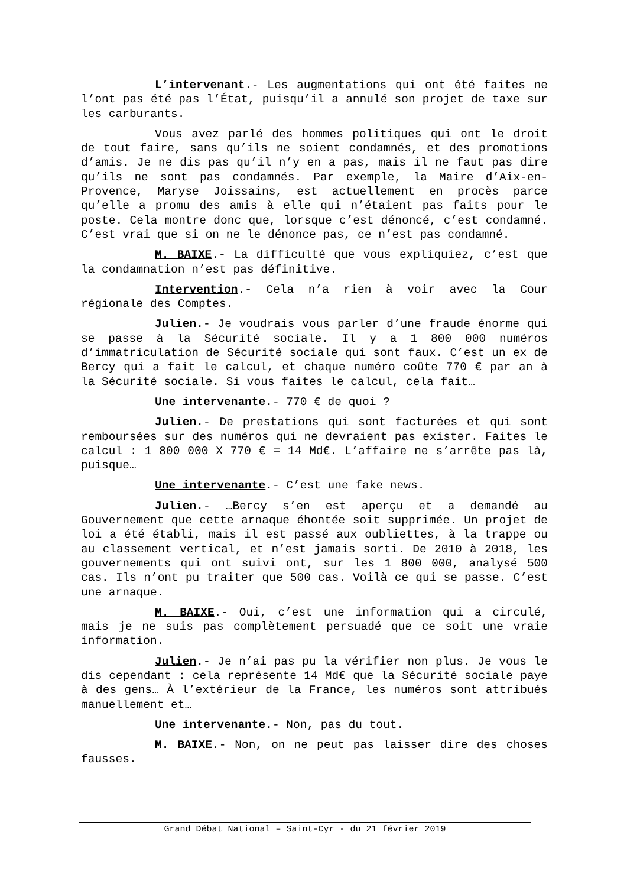L’intervenant.- Les augmentations qui ont été faites ne l’ont pas été pas l’État, puisqu’il a annulé son projet de taxe sur les carburants.
Vous avez parlé des hommes politiques qui ont le droit de tout faire, sans qu’ils ne soient condamnés, et des promotions d’amis. Je ne dis pas qu’il n’y en a pas, mais il ne faut pas dire qu’ils ne sont pas condamnés. Par exemple, la Maire d’Aix-en-Provence, Maryse Joissains, est actuellement en procès parce qu’elle a promu des amis à elle qui n’étaient pas faits pour le poste. Cela montre donc que, lorsque c’est dénoncé, c’est condamné. C’est vrai que si on ne le dénonce pas, ce n’est pas condamné.
M. BAIXE.- La difficulté que vous expliquiez, c’est que la condamnation n’est pas définitive.
Intervention.- Cela n’a rien à voir avec la Cour régionale des Comptes.
Julien.- Je voudrais vous parler d’une fraude énorme qui se passe à la Sécurité sociale. Il y a 1 800 000 numéros d’immatriculation de Sécurité sociale qui sont faux. C’est un ex de Bercy qui a fait le calcul, et chaque numéro coûte 770 € par an à la Sécurité sociale. Si vous faites le calcul, cela fait…
Une intervenante.- 770 € de quoi ?
Julien.- De prestations qui sont facturées et qui sont remboursées sur des numéros qui ne devraient pas exister. Faites le calcul : 1 800 000 X 770 € = 14 Md€. L’affaire ne s’arrête pas là, puisque…
Une intervenante.- C’est une fake news.
Julien.- …Bercy s’en est aperçu et a demandé au Gouvernement que cette arnaque éhontée soit supprimée. Un projet de loi a été établi, mais il est passé aux oubliettes, à la trappe ou au classement vertical, et n’est jamais sorti. De 2010 à 2018, les gouvernements qui ont suivi ont, sur les 1 800 000, analysé 500 cas. Ils n’ont pu traiter que 500 cas. Voilà ce qui se passe. C’est une arnaque.
M. BAIXE.- Oui, c’est une information qui a circulé, mais je ne suis pas complètement persuadé que ce soit une vraie information.
Julien.- Je n’ai pas pu la vérifier non plus. Je vous le dis cependant : cela représente 14 Md€ que la Sécurité sociale paye à des gens… À l’extérieur de la France, les numéros sont attribués manuellement et…
Une intervenante.- Non, pas du tout.
M. BAIXE.- Non, on ne peut pas laisser dire des choses fausses.
Grand Débat National – Saint-Cyr - du 21 février 2019